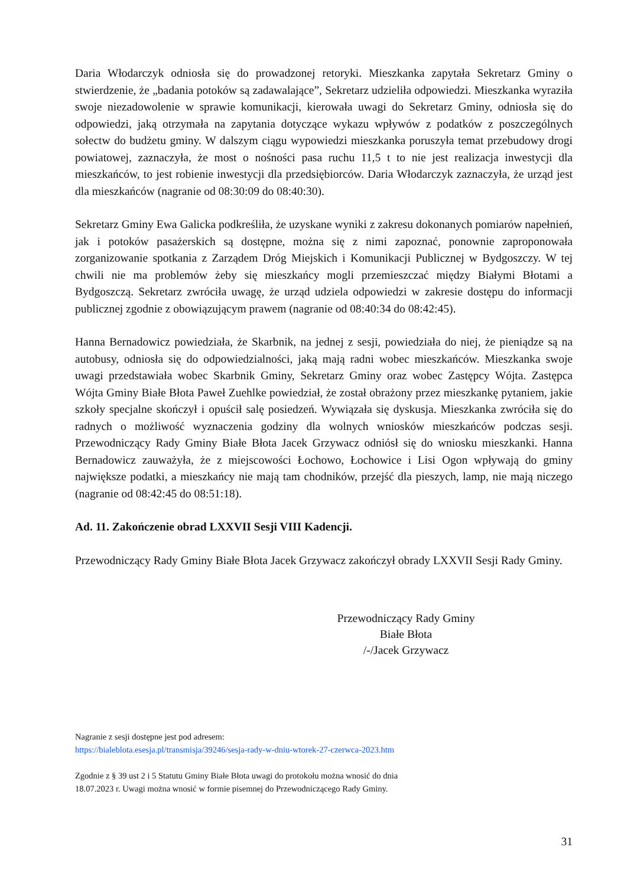Daria Włodarczyk odniosła się do prowadzonej retoryki. Mieszkanka zapytała Sekretarz Gminy o stwierdzenie, że „badania potoków są zadawalające”, Sekretarz udzieliła odpowiedzi. Mieszkanka wyraziła swoje niezadowolenie w sprawie komunikacji, kierowała uwagi do Sekretarz Gminy, odniosła się do odpowiedzi, jaką otrzymała na zapytania dotyczące wykazu wpływów z podatków z poszczególnych sołectw do budżetu gminy. W dalszym ciągu wypowiedzi mieszkanka poruszyła temat przebudowy drogi powiatowej, zaznaczyła, że most o nośności pasa ruchu 11,5 t to nie jest realizacja inwestycji dla mieszkańców, to jest robienie inwestycji dla przedsiębiorców. Daria Włodarczyk zaznaczyła, że urząd jest dla mieszkańców (nagranie od 08:30:09 do 08:40:30).
Sekretarz Gminy Ewa Galicka podkreśliła, że uzyskane wyniki z zakresu dokonanych pomiarów napełnień, jak i potoków pasażerskich są dostępne, można się z nimi zapoznać, ponownie zaproponowała zorganizowanie spotkania z Zarządem Dróg Miejskich i Komunikacji Publicznej w Bydgoszczy. W tej chwili nie ma problemów żeby się mieszkańcy mogli przemieszczać między Białymi Błotami a Bydgoszczą. Sekretarz zwróciła uwagę, że urząd udziela odpowiedzi w zakresie dostępu do informacji publicznej zgodnie z obowiązującym prawem (nagranie od 08:40:34 do 08:42:45).
Hanna Bernadowicz powiedziała, że Skarbnik, na jednej z sesji, powiedziała do niej, że pieniądze są na autobusy, odniosła się do odpowiedzialności, jaką mają radni wobec mieszkańców. Mieszkanka swoje uwagi przedstawiała wobec Skarbnik Gminy, Sekretarz Gminy oraz wobec Zastępcy Wójta. Zastępca Wójta Gminy Białe Błota Paweł Zuehlke powiedział, że został obrażony przez mieszkankę pytaniem, jakie szkoły specjalne skończył i opuścił salę posiedzeń. Wywiązała się dyskusja. Mieszkanka zwróciła się do radnych o możliwość wyznaczenia godziny dla wolnych wniosków mieszkańców podczas sesji. Przewodniczący Rady Gminy Białe Błota Jacek Grzywacz odniósł się do wniosku mieszkanki. Hanna Bernadowicz zauważyła, że z miejscowości Łochowo, Łochowice i Lisi Ogon wpływają do gminy największe podatki, a mieszkańcy nie mają tam chodników, przejść dla pieszych, lamp, nie mają niczego (nagranie od 08:42:45 do 08:51:18).
Ad. 11. Zakończenie obrad LXXVII Sesji VIII Kadencji.
Przewodniczący Rady Gminy Białe Błota Jacek Grzywacz zakończył obrady LXXVII Sesji Rady Gminy.
Przewodniczący Rady Gminy
Białe Błota
/-/Jacek Grzywacz
Nagranie z sesji dostępne jest pod adresem:
https://bialeblota.esesja.pl/transmisja/39246/sesja-rady-w-dniu-wtorek-27-czerwca-2023.htm
Zgodnie z § 39 ust 2 i 5 Statutu Gminy Białe Błota uwagi do protokołu można wnosić do dnia
18.07.2023 r. Uwagi można wnosić w formie pisemnej do Przewodniczącego Rady Gminy.
31